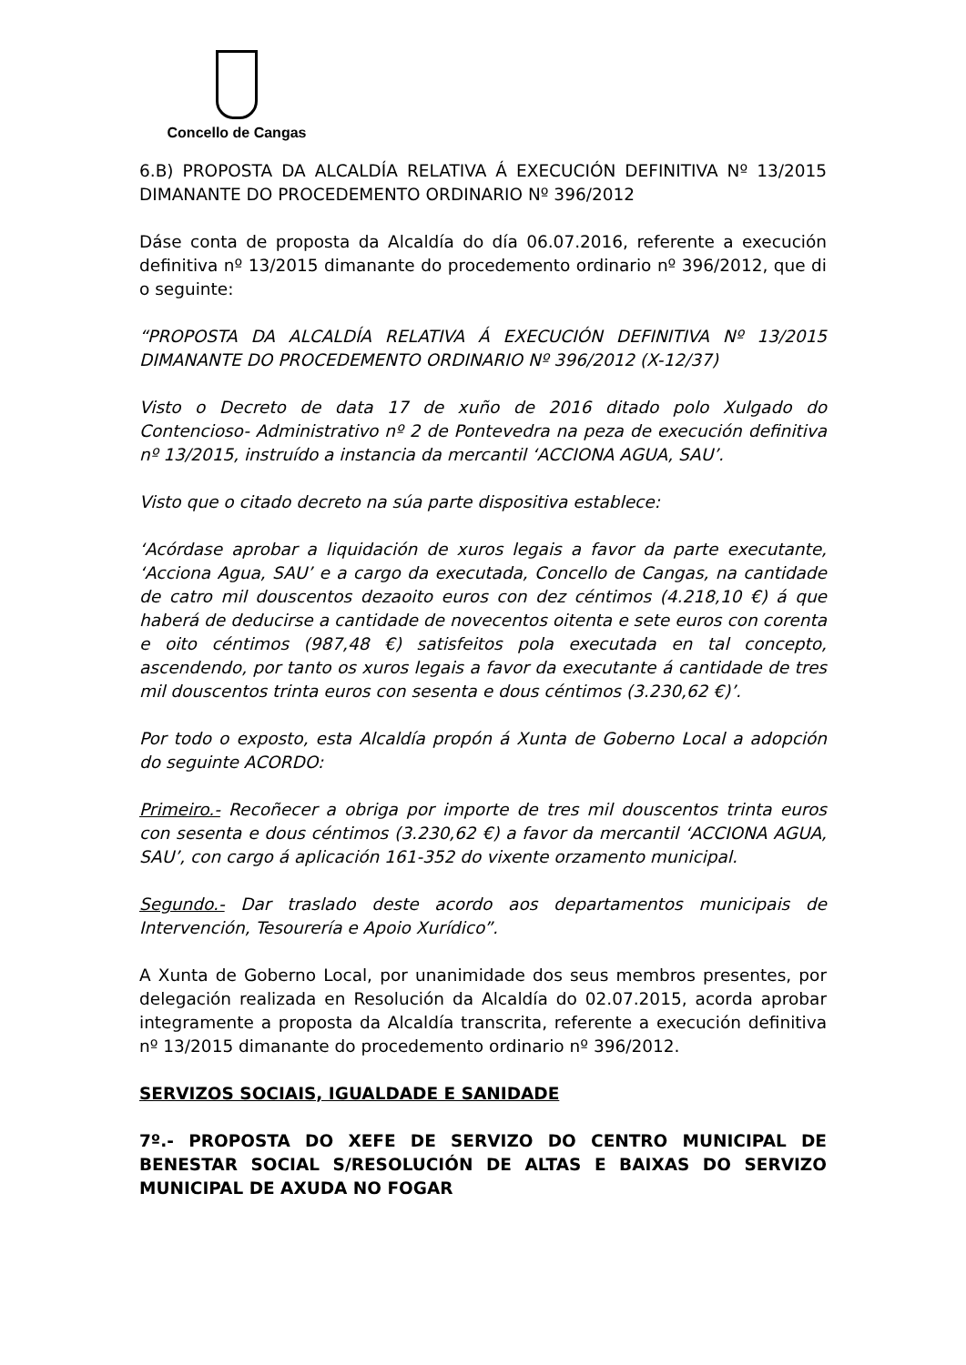Concello de Cangas
6.B) PROPOSTA DA ALCALDÍA RELATIVA Á EXECUCIÓN DEFINITIVA Nº 13/2015 DIMANANTE DO PROCEDEMENTO ORDINARIO Nº 396/2012
Dáse conta de proposta da Alcaldía do día 06.07.2016, referente a execución definitiva nº 13/2015 dimanante do procedemento ordinario nº 396/2012, que di o seguinte:
“PROPOSTA DA ALCALDÍA RELATIVA Á EXECUCIÓN DEFINITIVA Nº 13/2015 DIMANANTE DO PROCEDEMENTO ORDINARIO Nº 396/2012 (X-12/37)
Visto o Decreto de data 17 de xuño de 2016 ditado polo Xulgado do Contencioso- Administrativo nº 2 de Pontevedra na peza de execución definitiva nº 13/2015, instruído a instancia da mercantil ‘ACCIONA AGUA, SAU’.
Visto que o citado decreto na súa parte dispositiva establece:
‘Acórdase aprobar a liquidación de xuros legais a favor da parte executante, ‘Acciona Agua, SAU’ e a cargo da executada, Concello de Cangas, na cantidade de catro mil douscentos dezaoito euros con dez céntimos (4.218,10 €) á que haberá de deducirse a cantidade de novecentos oitenta e sete euros con corenta e oito céntimos (987,48 €) satisfeitos pola executada en tal concepto, ascendendo, por tanto os xuros legais a favor da executante á cantidade de tres mil douscentos trinta euros con sesenta e dous céntimos (3.230,62 €)’.
Por todo o exposto, esta Alcaldía propón á Xunta de Goberno Local a adopción do seguinte ACORDO:
Primeiro.- Recoñecer a obriga por importe de tres mil douscentos trinta euros con sesenta e dous céntimos (3.230,62 €) a favor da mercantil ‘ACCIONA AGUA, SAU’, con cargo á aplicación 161-352 do vixente orzamento municipal.
Segundo.- Dar traslado deste acordo aos departamentos municipais de Intervención, Tesourería e Apoio Xurídico”.
A Xunta de Goberno Local, por unanimidade dos seus membros presentes, por delegación realizada en Resolución da Alcaldía do 02.07.2015, acorda aprobar integramente a proposta da Alcaldía transcrita, referente a execución definitiva nº 13/2015 dimanante do procedemento ordinario nº 396/2012.
SERVIZOS SOCIAIS, IGUALDADE E SANIDADE
7º.- PROPOSTA DO XEFE DE SERVIZO DO CENTRO MUNICIPAL DE BENESTAR SOCIAL S/RESOLUCIÓN DE ALTAS E BAIXAS DO SERVIZO MUNICIPAL DE AXUDA NO FOGAR